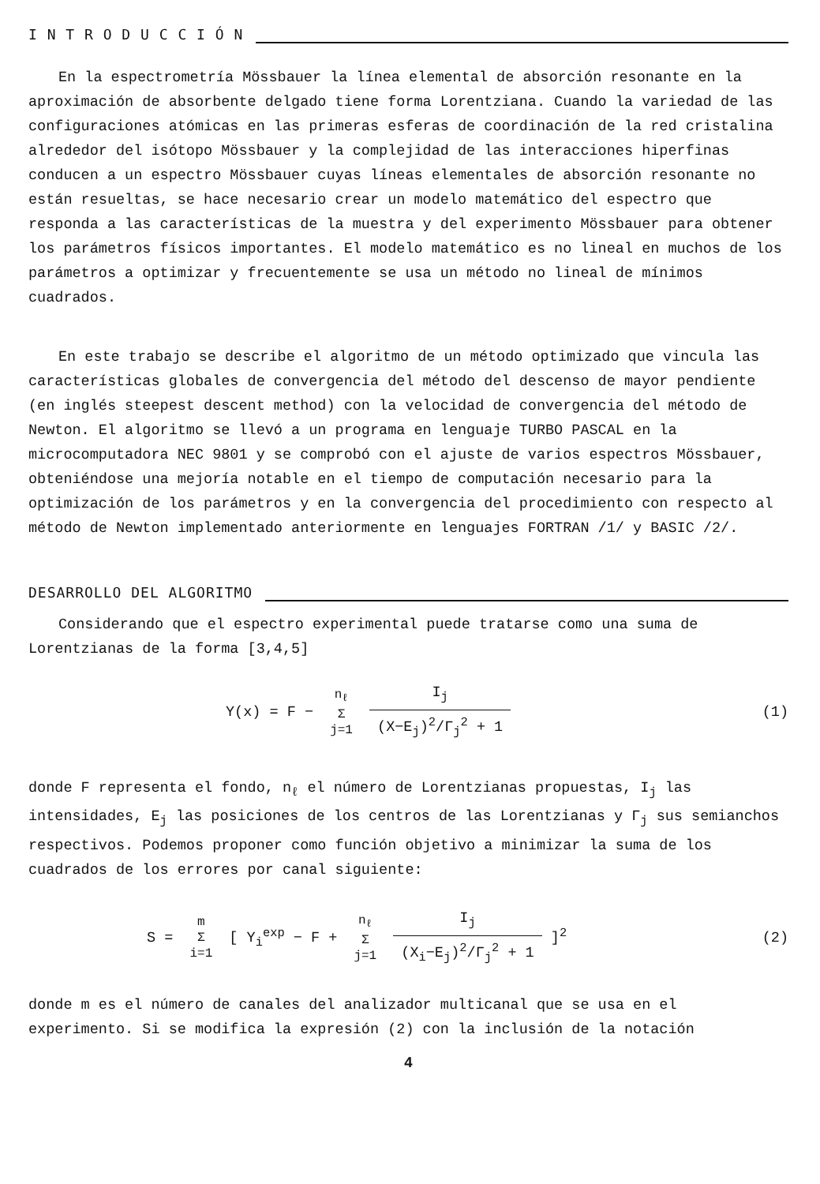I N T R O D U C C I Ó N
En la espectrometría Mössbauer la línea elemental de absorción resonante en la aproximación de absorbente delgado tiene forma Lorentziana. Cuando la variedad de las configuraciones atómicas en las primeras esferas de coordinación de la red cristalina alrededor del isótopo Mössbauer y la complejidad de las interacciones hiperfinas conducen a un espectro Mössbauer cuyas líneas elementales de absorción resonante no están resueltas, se hace necesario crear un modelo matemático del espectro que responda a las características de la muestra y del experimento Mössbauer para obtener los parámetros físicos importantes. El modelo matemático es no lineal en muchos de los parámetros a optimizar y frecuentemente se usa un método no lineal de mínimos cuadrados.
En este trabajo se describe el algoritmo de un método optimizado que vincula las características globales de convergencia del método del descenso de mayor pendiente (en inglés steepest descent method) con la velocidad de convergencia del método de Newton. El algoritmo se llevó a un programa en lenguaje TURBO PASCAL en la microcomputadora NEC 9801 y se comprobó con el ajuste de varios espectros Mössbauer, obteniéndose una mejoría notable en el tiempo de computación necesario para la optimización de los parámetros y en la convergencia del procedimiento con respecto al método de Newton implementado anteriormente en lenguajes FORTRAN /1/ y BASIC /2/.
DESARROLLO DEL ALGORITMO
Considerando que el espectro experimental puede tratarse como una suma de Lorentzianas de la forma [3,4,5]
Y(x) = F − n<sub>ℓ</sub>
Σ
j=1 I<sub>j</sub> (X−E<sub>j</sub>)<sup>2</sup>/Γ<sub>j</sub><sup>2</sup> + 1
(1)
donde F representa el fondo, n<sub>ℓ</sub> el número de Lorentzianas propuestas, I<sub>j</sub> las intensidades, E<sub>j</sub> las posiciones de los centros de las Lorentzianas y Γ<sub>j</sub> sus semianchos respectivos. Podemos proponer como función objetivo a minimizar la suma de los cuadrados de los errores por canal siguiente:
S = m
Σ
i=1 [ Y<sub>i</sub><sup>exp</sup> − F + n<sub>ℓ</sub>
Σ
j=1 I<sub>j</sub> (X<sub>i</sub>−E<sub>j</sub>)<sup>2</sup>/Γ<sub>j</sub><sup>2</sup> + 1 ]<sup>2</sup>
(2)
donde m es el número de canales del analizador multicanal que se usa en el experimento. Si se modifica la expresión (2) con la inclusión de la notación
4